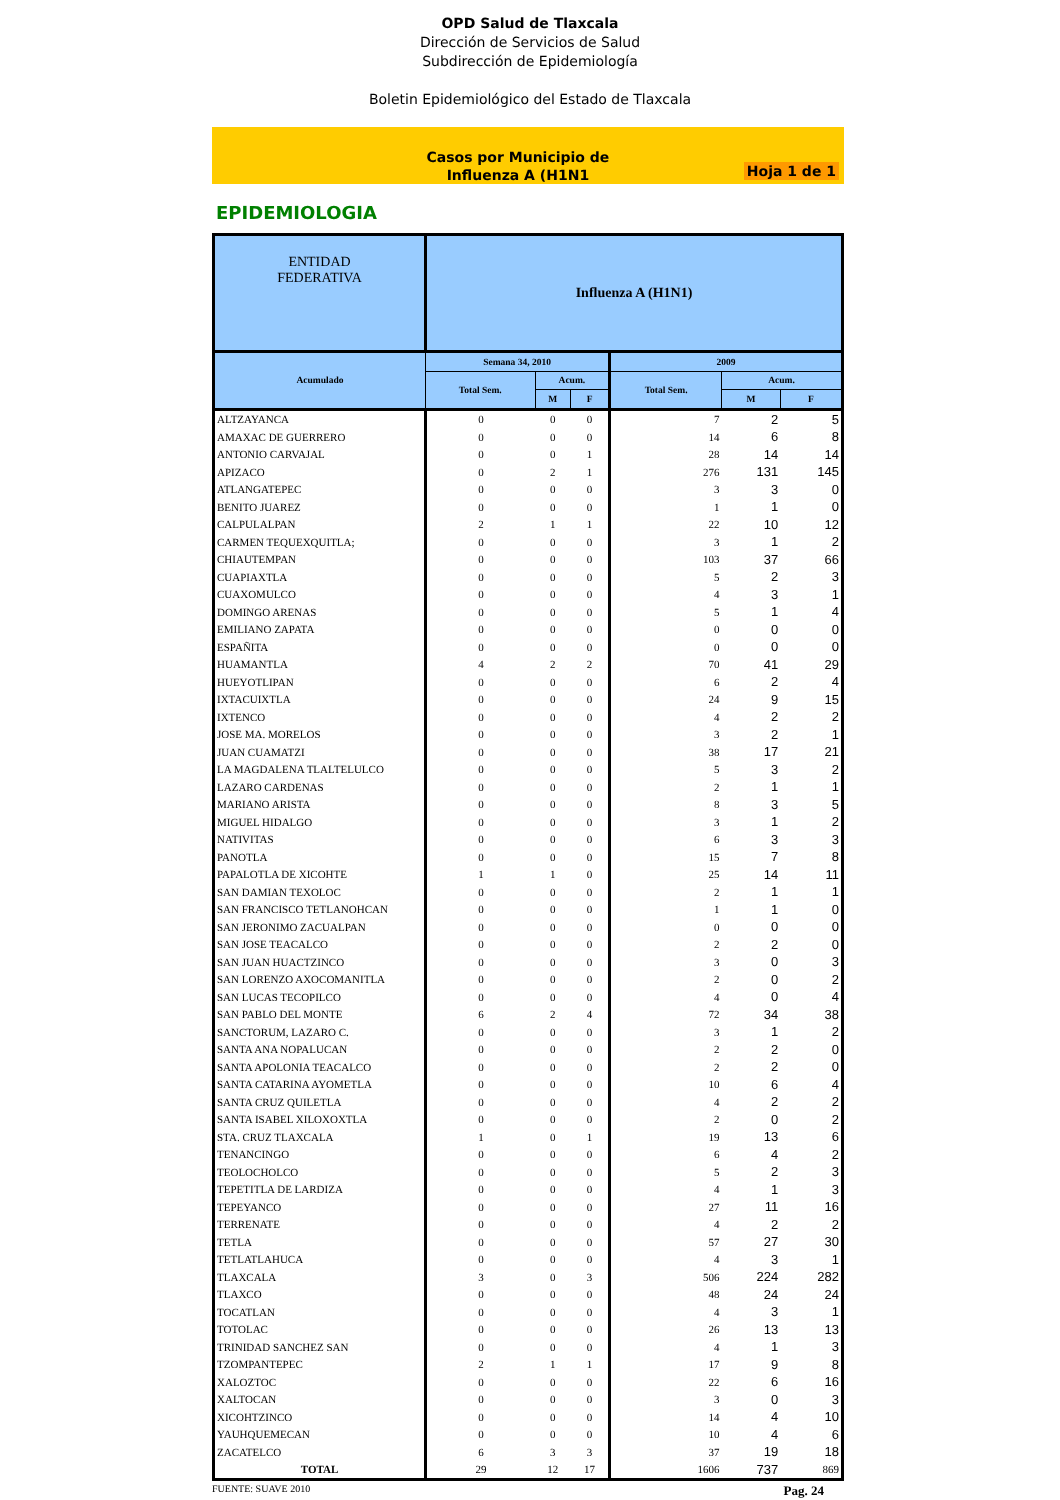OPD Salud de Tlaxcala
Dirección de Servicios de Salud
Subdirección de Epidemiología
Boletin Epidemiológico del Estado de Tlaxcala
Casos por Municipio de
Influenza A (H1N1
Hoja 1 de 1
EPIDEMIOLOGIA
| ENTIDAD FEDERATIVA | Influenza A (H1N1) | | | | | |
| --- | --- | --- | --- | --- | --- | --- |
| Acumulado | Semana 34, 2010 | | | 2009 | | |
| | Total Sem. | Acum. | | Total Sem. | Acum. | |
| | | M | F | | M | F |
| ALTZAYANCA | 0 | 0 | 0 | 7 | 2 | 5 |
| AMAXAC DE GUERRERO | 0 | 0 | 0 | 14 | 6 | 8 |
| ANTONIO CARVAJAL | 0 | 0 | 1 | 28 | 14 | 14 |
| APIZACO | 0 | 2 | 1 | 276 | 131 | 145 |
| ATLANGATEPEC | 0 | 0 | 0 | 3 | 3 | 0 |
| BENITO JUAREZ | 0 | 0 | 0 | 1 | 1 | 0 |
| CALPULALPAN | 2 | 1 | 1 | 22 | 10 | 12 |
| CARMEN TEQUEXQUITLA; | 0 | 0 | 0 | 3 | 1 | 2 |
| CHIAUTEMPAN | 0 | 0 | 0 | 103 | 37 | 66 |
| CUAPIAXTLA | 0 | 0 | 0 | 5 | 2 | 3 |
| CUAXOMULCO | 0 | 0 | 0 | 4 | 3 | 1 |
| DOMINGO ARENAS | 0 | 0 | 0 | 5 | 1 | 4 |
| EMILIANO ZAPATA | 0 | 0 | 0 | 0 | 0 | 0 |
| ESPAÑITA | 0 | 0 | 0 | 0 | 0 | 0 |
| HUAMANTLA | 4 | 2 | 2 | 70 | 41 | 29 |
| HUEYOTLIPAN | 0 | 0 | 0 | 6 | 2 | 4 |
| IXTACUIXTLA | 0 | 0 | 0 | 24 | 9 | 15 |
| IXTENCO | 0 | 0 | 0 | 4 | 2 | 2 |
| JOSE MA. MORELOS | 0 | 0 | 0 | 3 | 2 | 1 |
| JUAN CUAMATZI | 0 | 0 | 0 | 38 | 17 | 21 |
| LA MAGDALENA TLALTELULCO | 0 | 0 | 0 | 5 | 3 | 2 |
| LAZARO CARDENAS | 0 | 0 | 0 | 2 | 1 | 1 |
| MARIANO ARISTA | 0 | 0 | 0 | 8 | 3 | 5 |
| MIGUEL HIDALGO | 0 | 0 | 0 | 3 | 1 | 2 |
| NATIVITAS | 0 | 0 | 0 | 6 | 3 | 3 |
| PANOTLA | 0 | 0 | 0 | 15 | 7 | 8 |
| PAPALOTLA DE XICOHTE | 1 | 1 | 0 | 25 | 14 | 11 |
| SAN DAMIAN TEXOLOC | 0 | 0 | 0 | 2 | 1 | 1 |
| SAN FRANCISCO TETLANOHCAN | 0 | 0 | 0 | 1 | 1 | 0 |
| SAN JERONIMO ZACUALPAN | 0 | 0 | 0 | 0 | 0 | 0 |
| SAN JOSE TEACALCO | 0 | 0 | 0 | 2 | 2 | 0 |
| SAN JUAN HUACTZINCO | 0 | 0 | 0 | 3 | 0 | 3 |
| SAN LORENZO AXOCOMANITLA | 0 | 0 | 0 | 2 | 0 | 2 |
| SAN LUCAS TECOPILCO | 0 | 0 | 0 | 4 | 0 | 4 |
| SAN PABLO DEL MONTE | 6 | 2 | 4 | 72 | 34 | 38 |
| SANCTORUM, LAZARO C. | 0 | 0 | 0 | 3 | 1 | 2 |
| SANTA ANA NOPALUCAN | 0 | 0 | 0 | 2 | 2 | 0 |
| SANTA APOLONIA TEACALCO | 0 | 0 | 0 | 2 | 2 | 0 |
| SANTA CATARINA AYOMETLA | 0 | 0 | 0 | 10 | 6 | 4 |
| SANTA CRUZ QUILETLA | 0 | 0 | 0 | 4 | 2 | 2 |
| SANTA ISABEL XILOXOXTLA | 0 | 0 | 0 | 2 | 0 | 2 |
| STA. CRUZ TLAXCALA | 1 | 0 | 1 | 19 | 13 | 6 |
| TENANCINGO | 0 | 0 | 0 | 6 | 4 | 2 |
| TEOLOCHOLCO | 0 | 0 | 0 | 5 | 2 | 3 |
| TEPETITLA DE LARDIZA | 0 | 0 | 0 | 4 | 1 | 3 |
| TEPEYANCO | 0 | 0 | 0 | 27 | 11 | 16 |
| TERRENATE | 0 | 0 | 0 | 4 | 2 | 2 |
| TETLA | 0 | 0 | 0 | 57 | 27 | 30 |
| TETLATLAHUCA | 0 | 0 | 0 | 4 | 3 | 1 |
| TLAXCALA | 3 | 0 | 3 | 506 | 224 | 282 |
| TLAXCO | 0 | 0 | 0 | 48 | 24 | 24 |
| TOCATLAN | 0 | 0 | 0 | 4 | 3 | 1 |
| TOTOLAC | 0 | 0 | 0 | 26 | 13 | 13 |
| TRINIDAD SANCHEZ SAN | 0 | 0 | 0 | 4 | 1 | 3 |
| TZOMPANTEPEC | 2 | 1 | 1 | 17 | 9 | 8 |
| XALOZTOC | 0 | 0 | 0 | 22 | 6 | 16 |
| XALTOCAN | 0 | 0 | 0 | 3 | 0 | 3 |
| XICOHTZINCO | 0 | 0 | 0 | 14 | 4 | 10 |
| YAUHQUEMECAN | 0 | 0 | 0 | 10 | 4 | 6 |
| ZACATELCO | 6 | 3 | 3 | 37 | 19 | 18 |
| TOTAL | 29 | 12 | 17 | 1606 | 737 | 869 |
FUENTE: SUAVE 2010 Pag. 24